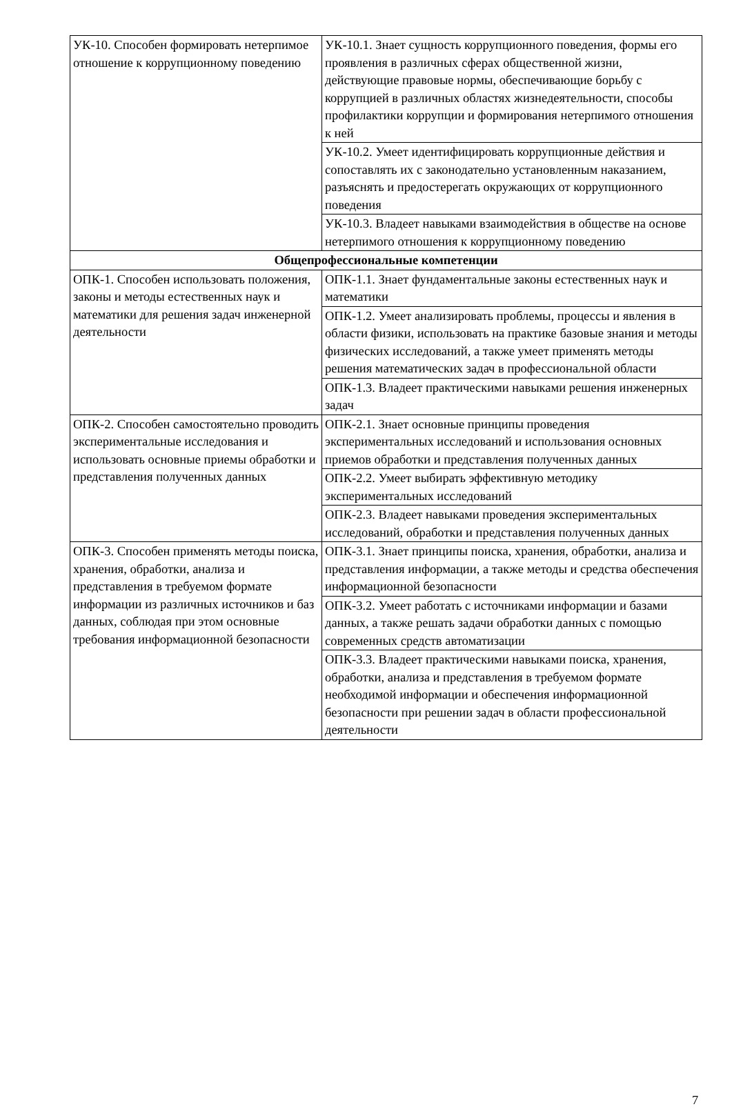| УК-10. Способен формировать нетерпимое отношение к коррупционному поведению | УК-10.1. Знает сущность коррупционного поведения, формы его проявления в различных сферах общественной жизни, действующие правовые нормы, обеспечивающие борьбу с коррупцией в различных областях жизнедеятельности, способы профилактики коррупции и формирования нетерпимого отношения к ней |
| | УК-10.2. Умеет идентифицировать коррупционные действия и сопоставлять их с законодательно установленным наказанием, разъяснять и предостерегать окружающих от коррупционного поведения |
| | УК-10.3. Владеет навыками взаимодействия в обществе на основе нетерпимого отношения к коррупционному поведению |
| Общепрофессиональные компетенции | |
| ОПК-1. Способен использовать положения, законы и методы естественных наук и математики для решения задач инженерной деятельности | ОПК-1.1. Знает фундаментальные законы естественных наук и математики |
| | ОПК-1.2. Умеет анализировать проблемы, процессы и явления в области физики, использовать на практике базовые знания и методы физических исследований, а также умеет применять методы решения математических задач в профессиональной области |
| | ОПК-1.3. Владеет практическими навыками решения инженерных задач |
| ОПК-2. Способен самостоятельно проводить экспериментальные исследования и использовать основные приемы обработки и представления полученных данных | ОПК-2.1. Знает основные принципы проведения экспериментальных исследований и использования основных приемов обработки и представления полученных данных |
| | ОПК-2.2. Умеет выбирать эффективную методику экспериментальных исследований |
| | ОПК-2.3. Владеет навыками проведения экспериментальных исследований, обработки и представления полученных данных |
| ОПК-3. Способен применять методы поиска, хранения, обработки, анализа и представления в требуемом формате информации из различных источников и баз данных, соблюдая при этом основные требования информационной безопасности | ОПК-3.1. Знает принципы поиска, хранения, обработки, анализа и представления информации, а также методы и средства обеспечения информационной безопасности |
| | ОПК-3.2. Умеет работать с источниками информации и базами данных, а также решать задачи обработки данных с помощью современных средств автоматизации |
| | ОПК-3.3. Владеет практическими навыками поиска, хранения, обработки, анализа и представления в требуемом формате необходимой информации и обеспечения информационной безопасности при решении задач в области профессиональной деятельности |
7